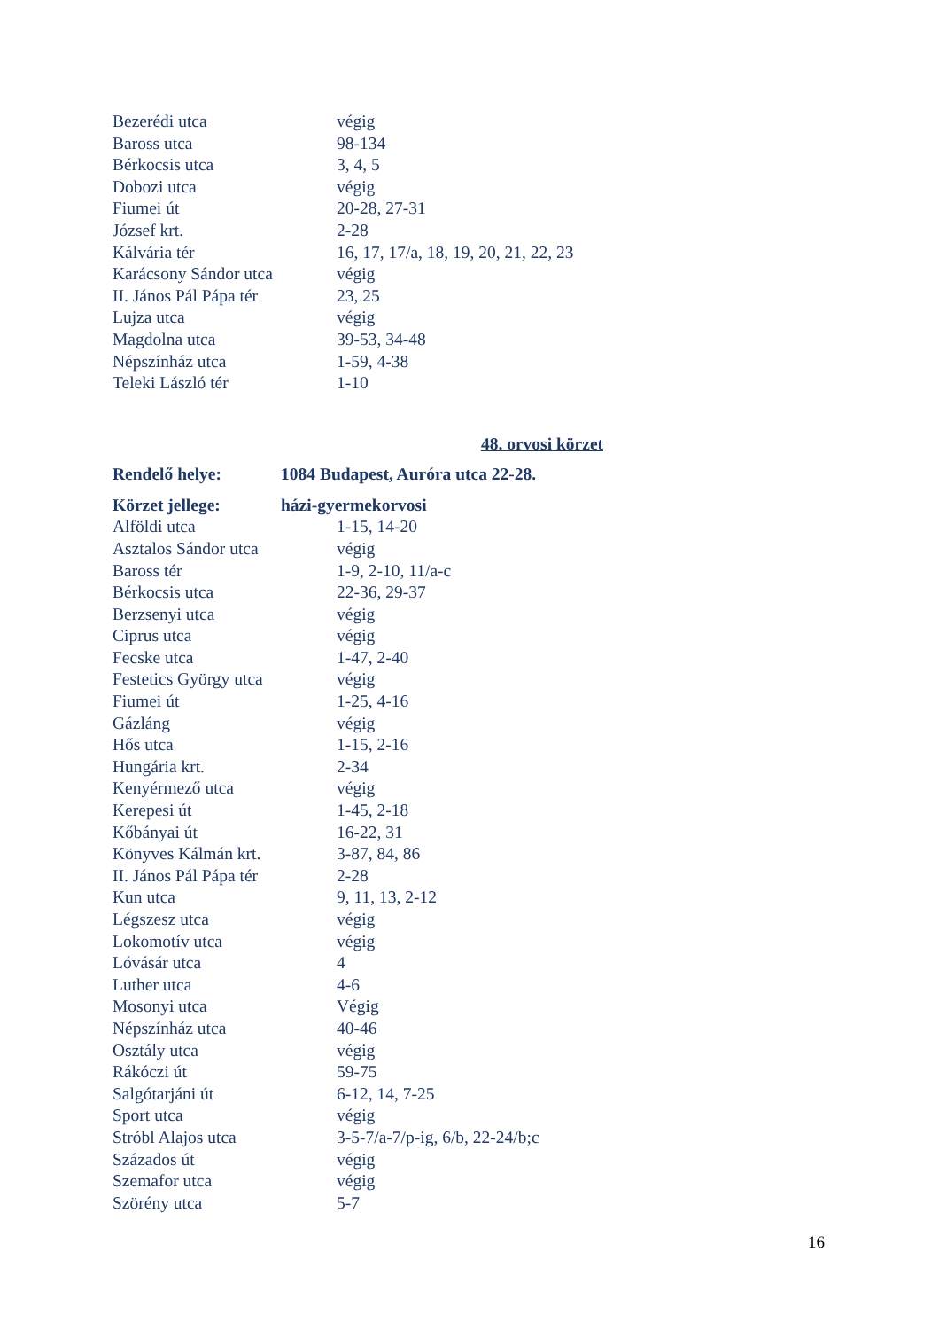| Bezerédi utca | végig |
| Baross utca | 98-134 |
| Bérkocsis utca | 3, 4, 5 |
| Dobozi utca | végig |
| Fiumei út | 20-28, 27-31 |
| József krt. | 2-28 |
| Kálvária tér | 16, 17, 17/a, 18, 19, 20, 21, 22, 23 |
| Karácsony Sándor utca | végig |
| II. János Pál Pápa tér | 23, 25 |
| Lujza utca | végig |
| Magdolna utca | 39-53, 34-48 |
| Népszínház utca | 1-59, 4-38 |
| Teleki László tér | 1-10 |
48. orvosi körzet
| Rendelő helye: | 1084 Budapest, Auróra utca 22-28. |
| Körzet jellege: | házi-gyermekorvosi |
| Alföldi utca | 1-15, 14-20 |
| Asztalos Sándor utca | végig |
| Baross tér | 1-9, 2-10, 11/a-c |
| Bérkocsis utca | 22-36, 29-37 |
| Berzsenyi utca | végig |
| Ciprus utca | végig |
| Fecske utca | 1-47, 2-40 |
| Festetics György utca | végig |
| Fiumei út | 1-25, 4-16 |
| Gázláng | végig |
| Hős utca | 1-15, 2-16 |
| Hungária krt. | 2-34 |
| Kenyérmező utca | végig |
| Kerepesi út | 1-45, 2-18 |
| Kőbányai út | 16-22, 31 |
| Könyves Kálmán krt. | 3-87, 84, 86 |
| II. János Pál Pápa tér | 2-28 |
| Kun utca | 9, 11, 13, 2-12 |
| Légszesz utca | végig |
| Lokomotív utca | végig |
| Lóvásár utca | 4 |
| Luther utca | 4-6 |
| Mosonyi utca | Végig |
| Népszínház utca | 40-46 |
| Osztály utca | végig |
| Rákóczi út | 59-75 |
| Salgótarjáni út | 6-12, 14, 7-25 |
| Sport utca | végig |
| Stróbl Alajos utca | 3-5-7/a-7/p-ig, 6/b, 22-24/b;c |
| Százados út | végig |
| Szemafor utca | végig |
| Szörény utca | 5-7 |
16